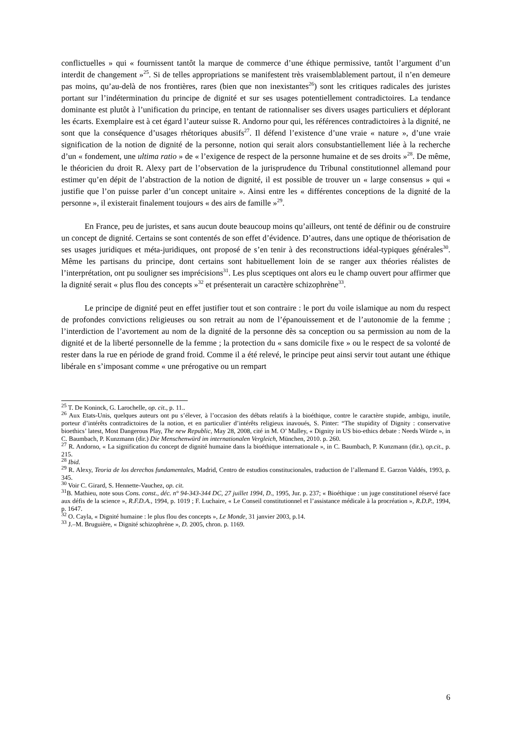conflictuelles » qui « fournissent tantôt la marque de commerce d’une éthique permissive, tantôt l’argument d’un interdit de changement »<sup>25</sup>. Si de telles appropriations se manifestent très vraisemblablement partout, il n’en demeure pas moins, qu’au-delà de nos frontières, rares (bien que non inexistantes<sup>26</sup>) sont les critiques radicales des juristes portant sur l’indétermination du principe de dignité et sur ses usages potentiellement contradictoires. La tendance dominante est plutôt à l’unification du principe, en tentant de rationnaliser ses divers usages particuliers et déplorant les écarts. Exemplaire est à cet égard l’auteur suisse R. Andorno pour qui, les références contradictoires à la dignité, ne sont que la conséquence d’usages rhétoriques abusifs<sup>27</sup>. Il défend l’existence d’une vraie « nature », d’une vraie signification de la notion de dignité de la personne, notion qui serait alors consubstantiellement liée à la recherche d’un « fondement, une ultima ratio » de « l’exigence de respect de la personne humaine et de ses droits »<sup>28</sup>. De même, le théoricien du droit R. Alexy part de l’observation de la jurisprudence du Tribunal constitutionnel allemand pour estimer qu’en dépit de l’abstraction de la notion de dignité, il est possible de trouver un « large consensus » qui « justifie que l’on puisse parler d’un concept unitaire ». Ainsi entre les « différentes conceptions de la dignité de la personne », il existerait finalement toujours « des airs de famille »<sup>29</sup>.
En France, peu de juristes, et sans aucun doute beaucoup moins qu’ailleurs, ont tenté de définir ou de construire un concept de dignité. Certains se sont contentés de son effet d’évidence. D’autres, dans une optique de théorisation de ses usages juridiques et méta-juridiques, ont proposé de s’en tenir à des reconstructions idéal-typiques générales<sup>30</sup>. Même les partisans du principe, dont certains sont habituellement loin de se ranger aux théories réalistes de l’interprétation, ont pu souligner ses imprécisions<sup>31</sup>. Les plus sceptiques ont alors eu le champ ouvert pour affirmer que la dignité serait « plus flou des concepts »<sup>32</sup> et présenterait un caractère schizophrène<sup>33</sup>.
Le principe de dignité peut en effet justifier tout et son contraire : le port du voile islamique au nom du respect de profondes convictions religieuses ou son retrait au nom de l’épanouissement et de l’autonomie de la femme ; l’interdiction de l’avortement au nom de la dignité de la personne dès sa conception ou sa permission au nom de la dignité et de la liberté personnelle de la femme ; la protection du « sans domicile fixe » ou le respect de sa volonté de rester dans la rue en période de grand froid. Comme il a été relevé, le principe peut ainsi servir tout autant une éthique libérale en s’imposant comme « une prérogative ou un rempart
<sup>25</sup> T. De Koninck, G. Larochelle, op. cit., p. 11..
<sup>26</sup> Aux Etats-Unis, quelques auteurs ont pu s’élever, à l’occasion des débats relatifs à la bioéthique, contre le caractère stupide, ambigu, inutile, porteur d’intérêts contradictoires de la notion, et en particulier d’intérêts religieux inavoués, S. Pinter: “The stupidity of Dignity : conservative bioethics’ latest, Most Dangerous Play, The new Republic, May 28, 2008, cité in M. O’ Malley, « Dignity in US bio-ethics debate : Needs Würde », in C. Baumbach, P. Kunzmann (dir.) Die Menschenwürd im internationalen Vergleich, München, 2010. p. 260.
<sup>27</sup> R. Andorno, « La signification du concept de dignité humaine dans la bioéthique internationale », in C. Baumbach, P. Kunzmann (dir.), op.cit., p. 215.
<sup>28</sup> Ibid.
<sup>29</sup> R. Alexy, Teoria de los derechos fundamentales, Madrid, Centro de estudios constitucionales, traduction de l’allemand E. Garzon Valdés, 1993, p. 345.
<sup>30</sup> Voir C. Girard, S. Hennette-Vauchez, op. cit.
<sup>31</sup>B. Mathieu, note sous Cons. const., déc. n° 94-343-344 DC, 27 juillet 1994, D., 1995, Jur. p. 237; « Bioéthique : un juge constitutionel réservé face aux défis de la science », R.F.D.A., 1994, p. 1019 ; F. Luchaire, « Le Conseil constitutionnel et l’assistance médicale à la procréation », R.D.P., 1994, p. 1647.
<sup>32</sup> O. Cayla, « Dignité humaine : le plus flou des concepts », Le Monde, 31 janvier 2003, p.14.
<sup>33</sup> J.–M. Bruguière, « Dignité schizophrène », D. 2005, chron. p. 1169.
6